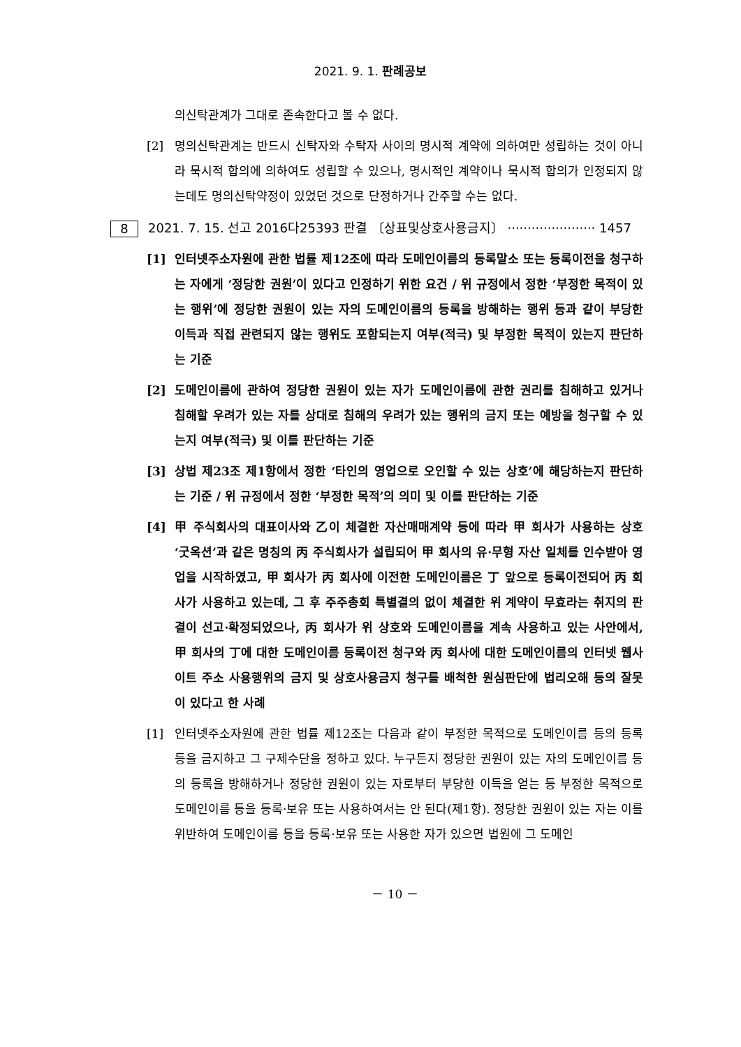2021. 9. 1. 판례공보
의신탁관계가 그대로 존속한다고 볼 수 없다.
[2] 명의신탁관계는 반드시 신탁자와 수탁자 사이의 명시적 계약에 의하여만 성립하는 것이 아니라 묵시적 합의에 의하여도 성립할 수 있으나, 명시적인 계약이나 묵시적 합의가 인정되지 않는데도 명의신탁약정이 있었던 것으로 단정하거나 간주할 수는 없다.
8 2021. 7. 15. 선고 2016다25393 판결 〔상표및상호사용금지〕 ······················ 1457
[1] 인터넷주소자원에 관한 법률 제12조에 따라 도메인이름의 등록말소 또는 등록이전을 청구하는 자에게 ‘정당한 권원’이 있다고 인정하기 위한 요건 / 위 규정에서 정한 ‘부정한 목적이 있는 행위’에 정당한 권원이 있는 자의 도메인이름의 등록을 방해하는 행위 등과 같이 부당한 이득과 직접 관련되지 않는 행위도 포함되는지 여부(적극) 및 부정한 목적이 있는지 판단하는 기준
[2] 도메인이름에 관하여 정당한 권원이 있는 자가 도메인이름에 관한 권리를 침해하고 있거나 침해할 우려가 있는 자를 상대로 침해의 우려가 있는 행위의 금지 또는 예방을 청구할 수 있는지 여부(적극) 및 이를 판단하는 기준
[3] 상법 제23조 제1항에서 정한 ‘타인의 영업으로 오인할 수 있는 상호’에 해당하는지 판단하는 기준 / 위 규정에서 정한 ‘부정한 목적’의 의미 및 이를 판단하는 기준
[4] 甲 주식회사의 대표이사와 乙이 체결한 자산매매계약 등에 따라 甲 회사가 사용하는 상호 ‘굿옥션’과 같은 명칭의 丙 주식회사가 설립되어 甲 회사의 유·무형 자산 일체를 인수받아 영업을 시작하였고, 甲 회사가 丙 회사에 이전한 도메인이름은 丁 앞으로 등록이전되어 丙 회사가 사용하고 있는데, 그 후 주주총회 특별결의 없이 체결한 위 계약이 무효라는 취지의 판결이 선고·확정되었으나, 丙 회사가 위 상호와 도메인이름을 계속 사용하고 있는 사안에서, 甲 회사의 丁에 대한 도메인이름 등록이전 청구와 丙 회사에 대한 도메인이름의 인터넷 웹사이트 주소 사용행위의 금지 및 상호사용금지 청구를 배척한 원심판단에 법리오해 등의 잘못이 있다고 한 사례
[1] 인터넷주소자원에 관한 법률 제12조는 다음과 같이 부정한 목적으로 도메인이름 등의 등록 등을 금지하고 그 구제수단을 정하고 있다. 누구든지 정당한 권원이 있는 자의 도메인이름 등의 등록을 방해하거나 정당한 권원이 있는 자로부터 부당한 이득을 얻는 등 부정한 목적으로 도메인이름 등을 등록·보유 또는 사용하여서는 안 된다(제1항). 정당한 권원이 있는 자는 이를 위반하여 도메인이름 등을 등록·보유 또는 사용한 자가 있으면 법원에 그 도메인
－ 10 －